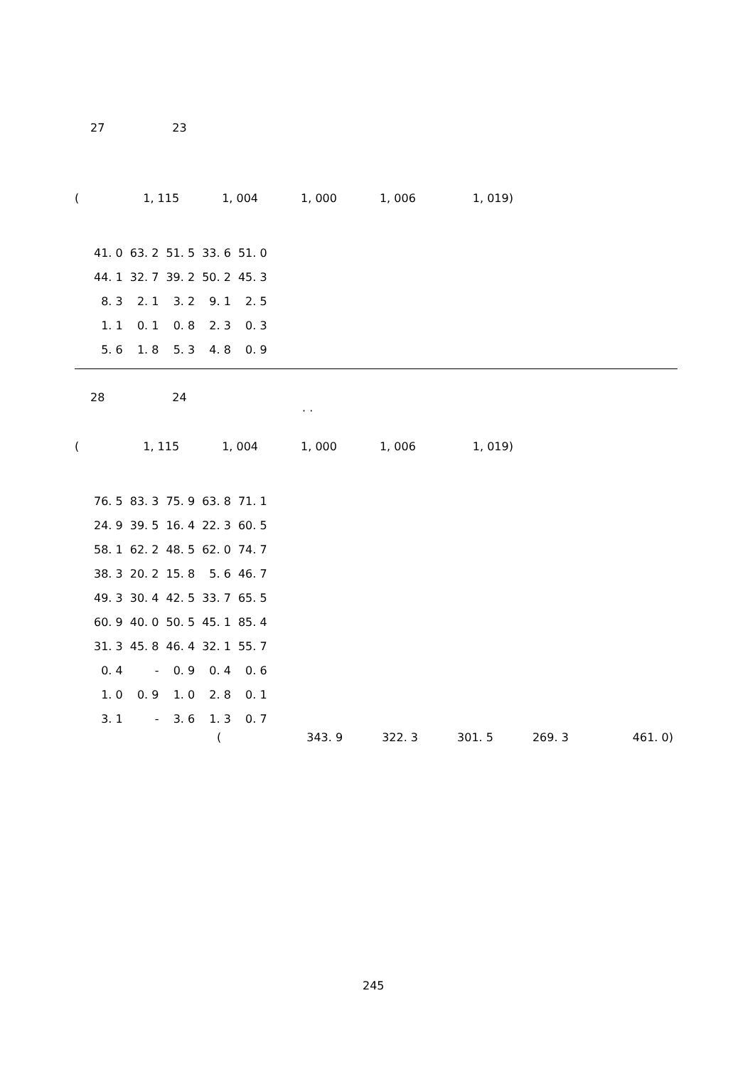27 23
(1, 115 1, 004 1, 000 1, 006 1, 019)
| 41. 0 | 63. 2 | 51. 5 | 33. 6 | 51. 0 |
| 44. 1 | 32. 7 | 39. 2 | 50. 2 | 45. 3 |
| 8. 3 | 2. 1 | 3. 2 | 9. 1 | 2. 5 |
| 1. 1 | 0. 1 | 0. 8 | 2. 3 | 0. 3 |
| 5. 6 | 1. 8 | 5. 3 | 4. 8 | 0. 9 |
28 24
· ·
(1, 115 1, 004 1, 000 1, 006 1, 019)
| 76. 5 | 83. 3 | 75. 9 | 63. 8 | 71. 1 |
| 24. 9 | 39. 5 | 16. 4 | 22. 3 | 60. 5 |
| 58. 1 | 62. 2 | 48. 5 | 62. 0 | 74. 7 |
| 38. 3 | 20. 2 | 15. 8 | 5. 6 | 46. 7 |
| 49. 3 | 30. 4 | 42. 5 | 33. 7 | 65. 5 |
| 60. 9 | 40. 0 | 50. 5 | 45. 1 | 85. 4 |
| 31. 3 | 45. 8 | 46. 4 | 32. 1 | 55. 7 |
| 0. 4 | - | 0. 9 | 0. 4 | 0. 6 |
| 1. 0 | 0. 9 | 1. 0 | 2. 8 | 0. 1 |
| 3. 1 | - | 3. 6 | 1. 3 | 0. 7 |
(343. 9 322. 3 301. 5 269. 3 461. 0)
245